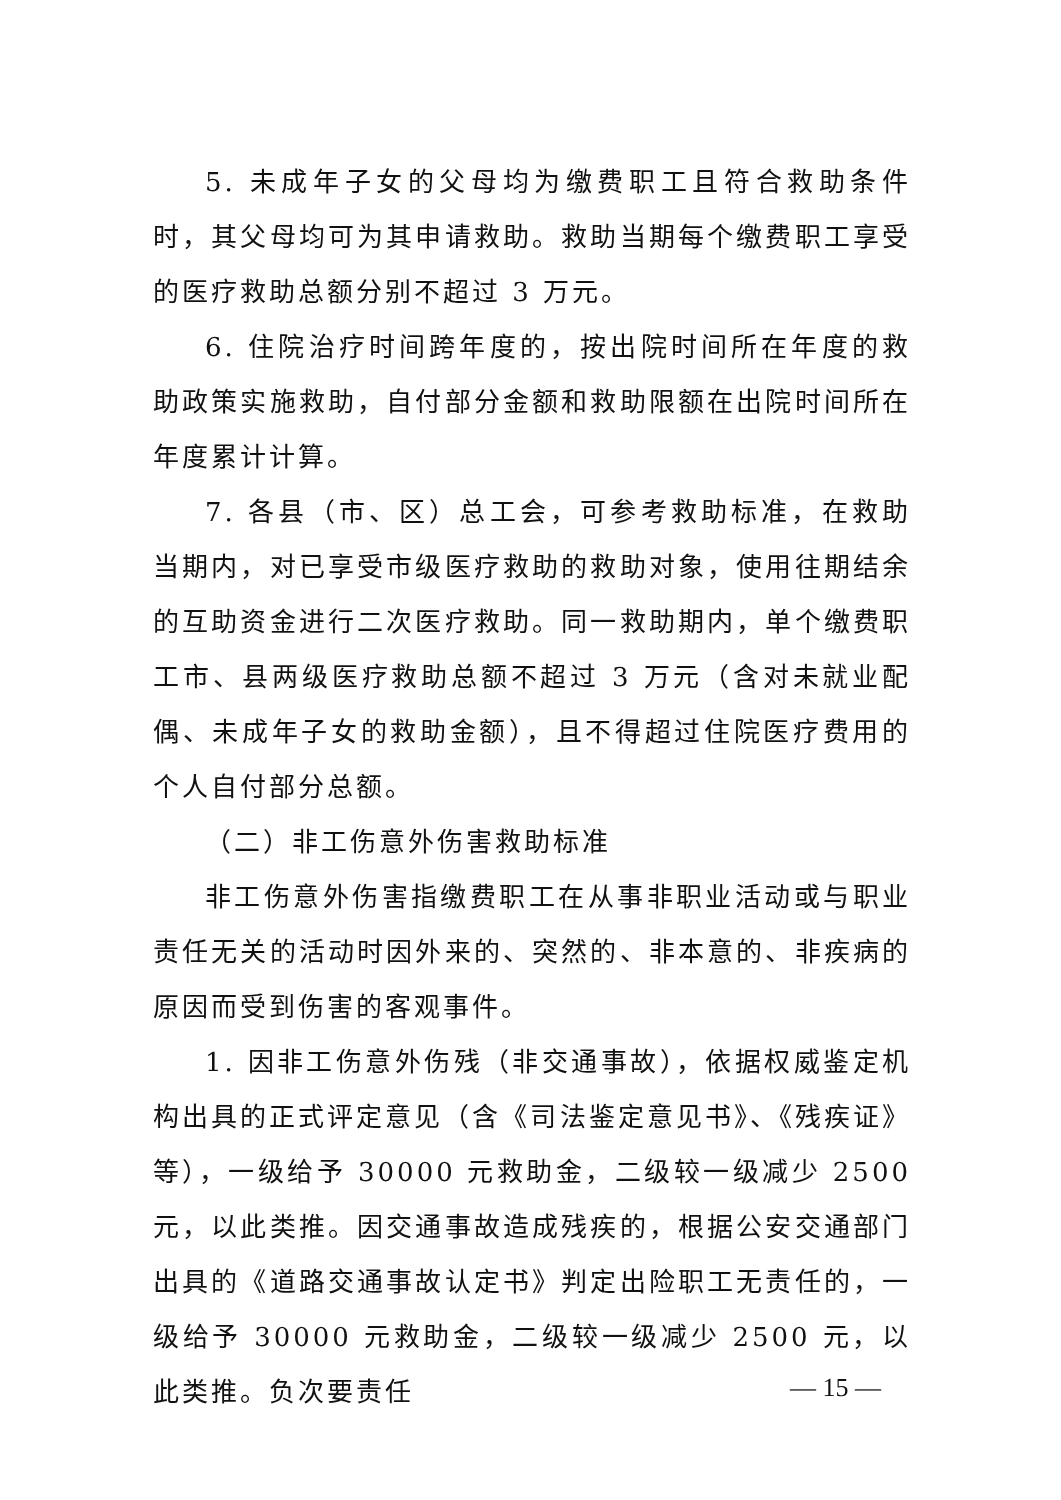5. 未成年子女的父母均为缴费职工且符合救助条件时，其父母均可为其申请救助。救助当期每个缴费职工享受的医疗救助总额分别不超过 3 万元。
6. 住院治疗时间跨年度的，按出院时间所在年度的救助政策实施救助，自付部分金额和救助限额在出院时间所在年度累计计算。
7. 各县（市、区）总工会，可参考救助标准，在救助当期内，对已享受市级医疗救助的救助对象，使用往期结余的互助资金进行二次医疗救助。同一救助期内，单个缴费职工市、县两级医疗救助总额不超过 3 万元（含对未就业配偶、未成年子女的救助金额），且不得超过住院医疗费用的个人自付部分总额。
（二）非工伤意外伤害救助标准
非工伤意外伤害指缴费职工在从事非职业活动或与职业责任无关的活动时因外来的、突然的、非本意的、非疾病的原因而受到伤害的客观事件。
1. 因非工伤意外伤残（非交通事故），依据权威鉴定机构出具的正式评定意见（含《司法鉴定意见书》、《残疾证》等），一级给予 30000 元救助金，二级较一级减少 2500 元，以此类推。因交通事故造成残疾的，根据公安交通部门出具的《道路交通事故认定书》判定出险职工无责任的，一级给予 30000 元救助金，二级较一级减少 2500 元，以此类推。负次要责任
— 15 —